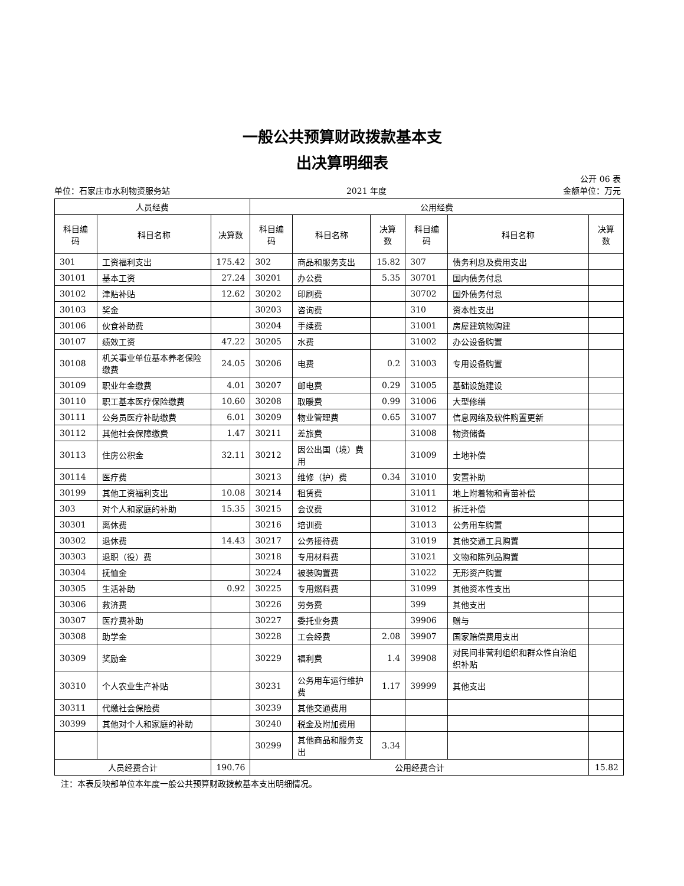一般公共预算财政拨款基本支
出决算明细表
公开 06 表
单位：石家庄市水利物资服务站 2021 年度 金额单位：万元
| 人员经费 | | | 公用经费 | | | | | |
| --- | --- | --- | --- | --- | --- | --- | --- | --- |
| 科目编码 | 科目名称 | 决算数 | 科目编码 | 科目名称 | 决算数 | 科目编码 | 科目名称 | 决算数 |
| 301 | 工资福利支出 | 175.42 | 302 | 商品和服务支出 | 15.82 | 307 | 债务利息及费用支出 | |
| 30101 | 基本工资 | 27.24 | 30201 | 办公费 | 5.35 | 30701 | 国内债务付息 | |
| 30102 | 津贴补贴 | 12.62 | 30202 | 印刷费 | | 30702 | 国外债务付息 | |
| 30103 | 奖金 | | 30203 | 咨询费 | | 310 | 资本性支出 | |
| 30106 | 伙食补助费 | | 30204 | 手续费 | | 31001 | 房屋建筑物购建 | |
| 30107 | 绩效工资 | 47.22 | 30205 | 水费 | | 31002 | 办公设备购置 | |
| 30108 | 机关事业单位基本养老保险缴费 | 24.05 | 30206 | 电费 | 0.2 | 31003 | 专用设备购置 | |
| 30109 | 职业年金缴费 | 4.01 | 30207 | 邮电费 | 0.29 | 31005 | 基础设施建设 | |
| 30110 | 职工基本医疗保险缴费 | 10.60 | 30208 | 取暖费 | 0.99 | 31006 | 大型修缮 | |
| 30111 | 公务员医疗补助缴费 | 6.01 | 30209 | 物业管理费 | 0.65 | 31007 | 信息网络及软件购置更新 | |
| 30112 | 其他社会保障缴费 | 1.47 | 30211 | 差旅费 | | 31008 | 物资储备 | |
| 30113 | 住房公积金 | 32.11 | 30212 | 因公出国（境）费用 | | 31009 | 土地补偿 | |
| 30114 | 医疗费 | | 30213 | 维修（护）费 | 0.34 | 31010 | 安置补助 | |
| 30199 | 其他工资福利支出 | 10.08 | 30214 | 租赁费 | | 31011 | 地上附着物和青苗补偿 | |
| 303 | 对个人和家庭的补助 | 15.35 | 30215 | 会议费 | | 31012 | 拆迁补偿 | |
| 30301 | 离休费 | | 30216 | 培训费 | | 31013 | 公务用车购置 | |
| 30302 | 退休费 | 14.43 | 30217 | 公务接待费 | | 31019 | 其他交通工具购置 | |
| 30303 | 退职（役）费 | | 30218 | 专用材料费 | | 31021 | 文物和陈列品购置 | |
| 30304 | 抚恤金 | | 30224 | 被装购置费 | | 31022 | 无形资产购置 | |
| 30305 | 生活补助 | 0.92 | 30225 | 专用燃料费 | | 31099 | 其他资本性支出 | |
| 30306 | 救济费 | | 30226 | 劳务费 | | 399 | 其他支出 | |
| 30307 | 医疗费补助 | | 30227 | 委托业务费 | | 39906 | 赠与 | |
| 30308 | 助学金 | | 30228 | 工会经费 | 2.08 | 39907 | 国家赔偿费用支出 | |
| 30309 | 奖励金 | | 30229 | 福利费 | 1.4 | 39908 | 对民间非营利组织和群众性自治组织补贴 | |
| 30310 | 个人农业生产补贴 | | 30231 | 公务用车运行维护费 | 1.17 | 39999 | 其他支出 | |
| 30311 | 代缴社会保险费 | | 30239 | 其他交通费用 | | | | |
| 30399 | 其他对个人和家庭的补助 | | 30240 | 税金及附加费用 | | | | |
| | | | 30299 | 其他商品和服务支出 | 3.34 | | | |
| 人员经费合计 | | 190.76 | 公用经费合计 | | | | | 15.82 |
注：本表反映部单位本年度一般公共预算财政拨款基本支出明细情况。